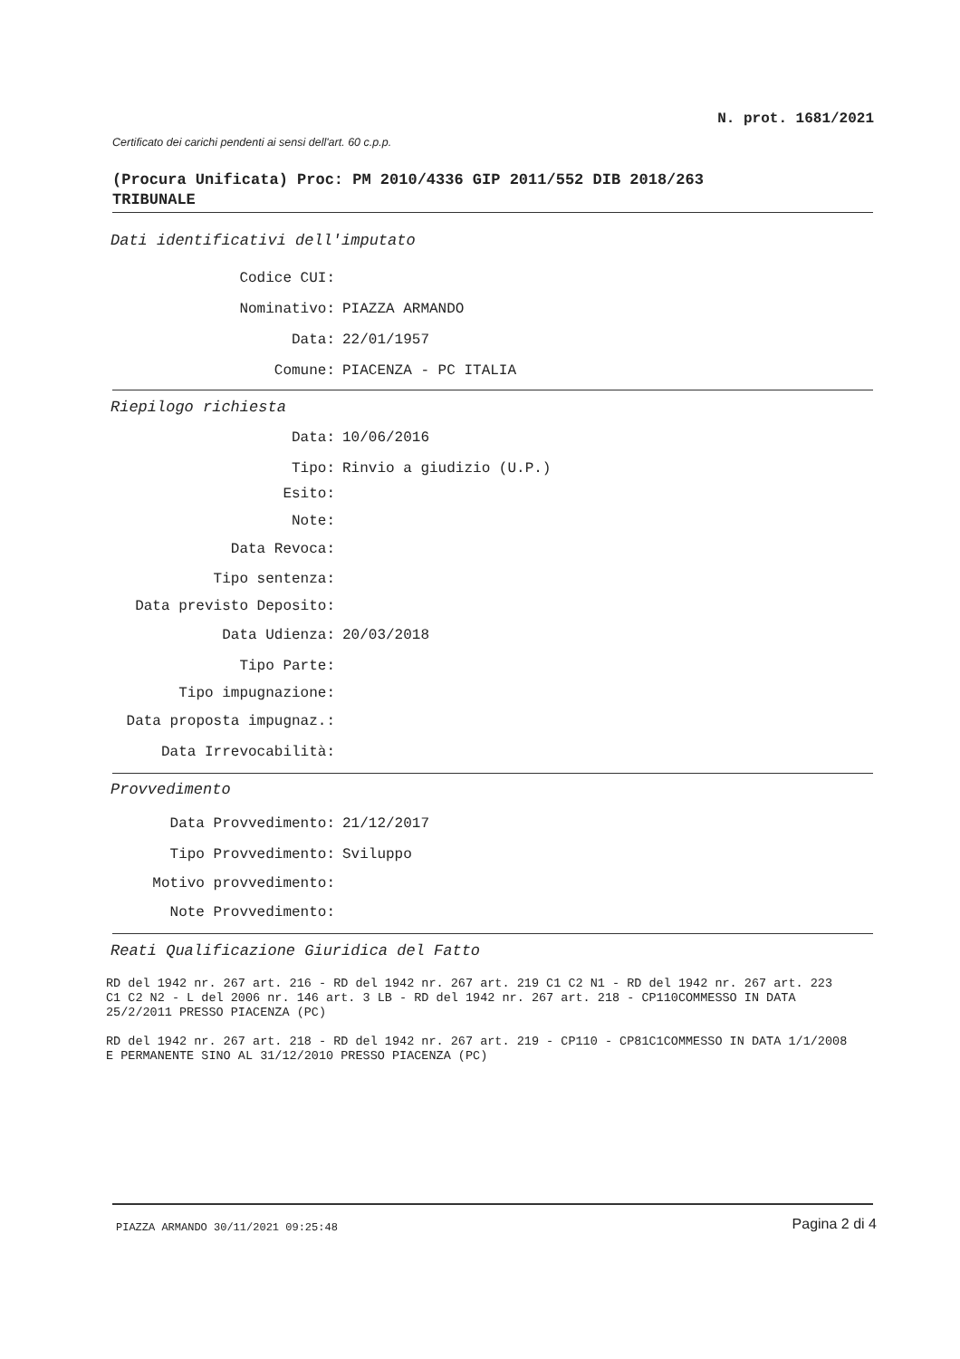N. prot. 1681/2021
Certificato dei carichi pendenti ai sensi dell'art. 60 c.p.p.
(Procura Unificata) Proc: PM 2010/4336 GIP 2011/552 DIB 2018/263
TRIBUNALE
Dati identificativi dell'imputato
Codice CUI:
Nominativo: PIAZZA ARMANDO
Data: 22/01/1957
Comune: PIACENZA - PC ITALIA
Riepilogo richiesta
Data: 10/06/2016
Tipo: Rinvio a giudizio (U.P.)
Esito:
Note:
Data Revoca:
Tipo sentenza:
Data previsto Deposito:
Data Udienza: 20/03/2018
Tipo Parte:
Tipo impugnazione:
Data proposta impugnaz.:
Data Irrevocabilità:
Provvedimento
Data Provvedimento: 21/12/2017
Tipo Provvedimento: Sviluppo
Motivo provvedimento:
Note Provvedimento:
Reati Qualificazione Giuridica del Fatto
RD del 1942 nr. 267 art. 216 - RD del 1942 nr. 267 art. 219 C1 C2 N1 - RD del 1942 nr. 267 art. 223 C1 C2 N2 - L del 2006 nr. 146 art. 3 LB - RD del 1942 nr. 267 art. 218 - CP110COMMESSO IN DATA 25/2/2011 PRESSO PIACENZA (PC)
RD del 1942 nr. 267 art. 218 - RD del 1942 nr. 267 art. 219 - CP110 - CP81C1COMMESSO IN DATA 1/1/2008 E PERMANENTE SINO AL 31/12/2010 PRESSO PIACENZA (PC)
PIAZZA ARMANDO 30/11/2021 09:25:48
Pagina 2 di 4